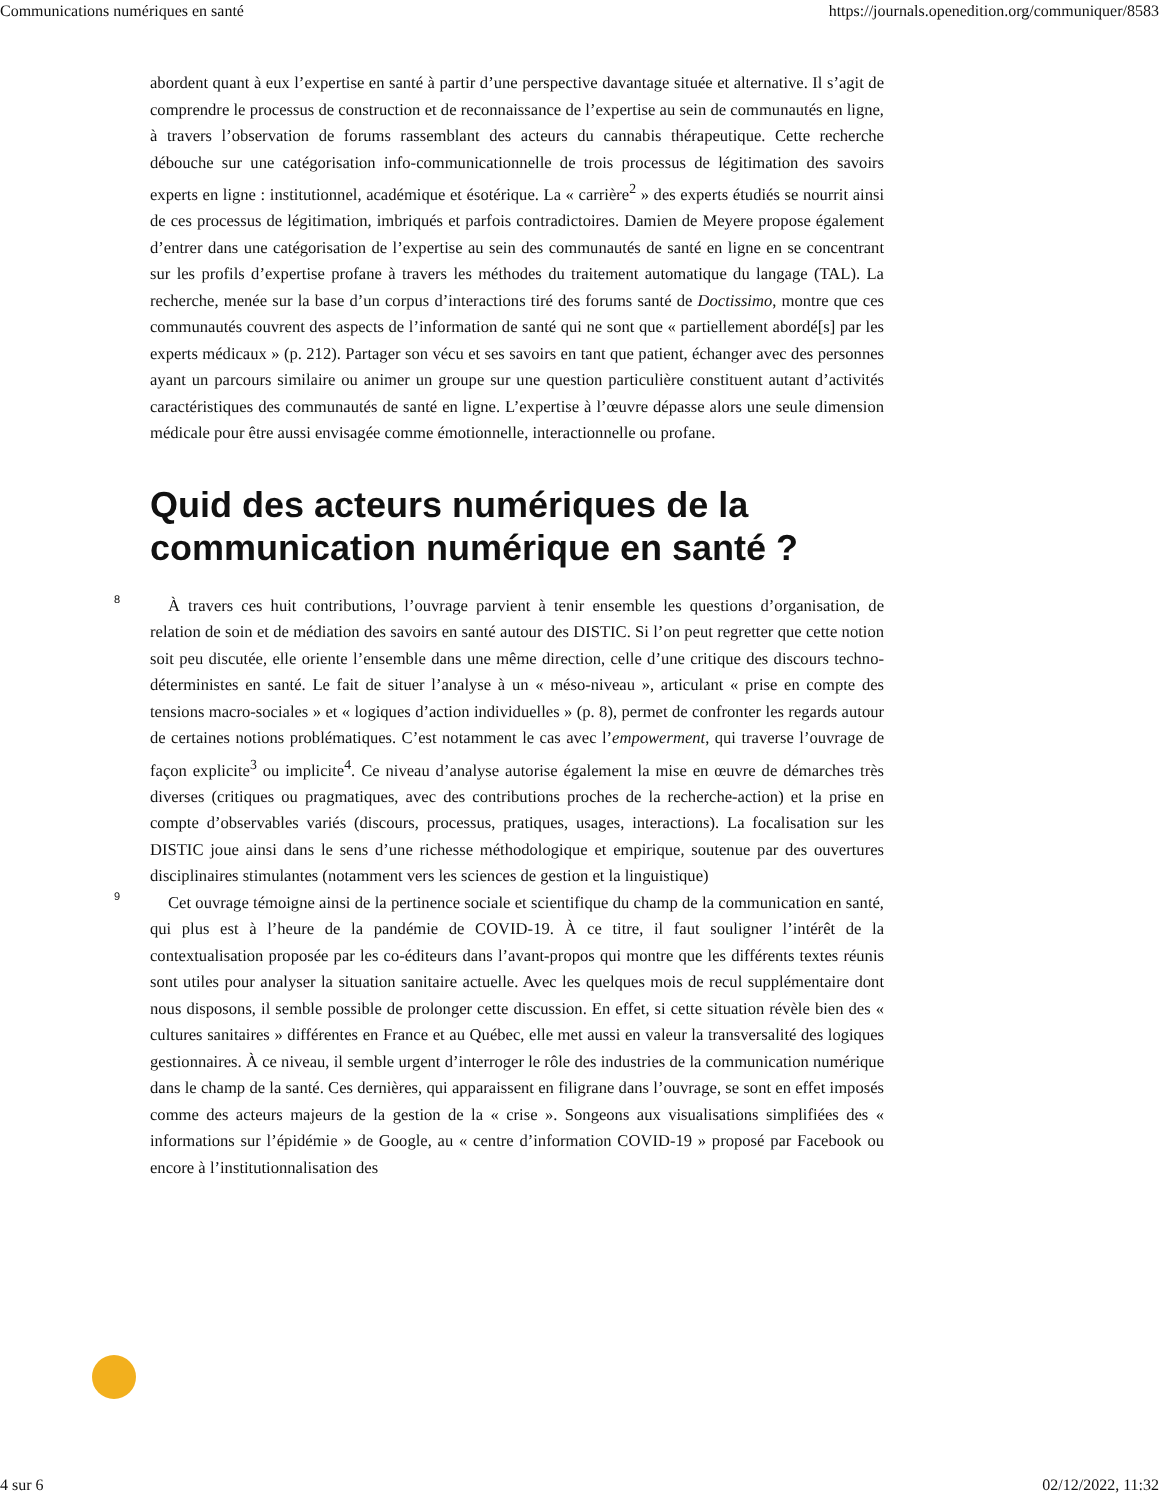Communications numériques en santé https://journals.openedition.org/communiquer/8583
abordent quant à eux l’expertise en santé à partir d’une perspective davantage située et alternative. Il s’agit de comprendre le processus de construction et de reconnaissance de l’expertise au sein de communautés en ligne, à travers l’observation de forums rassemblant des acteurs du cannabis thérapeutique. Cette recherche débouche sur une catégorisation info-communicationnelle de trois processus de légitimation des savoirs experts en ligne : institutionnel, académique et ésotérique. La « carrière<sup>2</sup> » des experts étudiés se nourrit ainsi de ces processus de légitimation, imbriqués et parfois contradictoires. Damien de Meyere propose également d’entrer dans une catégorisation de l’expertise au sein des communautés de santé en ligne en se concentrant sur les profils d’expertise profane à travers les méthodes du traitement automatique du langage (TAL). La recherche, menée sur la base d’un corpus d’interactions tiré des forums santé de Doctissimo, montre que ces communautés couvrent des aspects de l’information de santé qui ne sont que « partiellement abordé[s] par les experts médicaux » (p. 212). Partager son vécu et ses savoirs en tant que patient, échanger avec des personnes ayant un parcours similaire ou animer un groupe sur une question particulière constituent autant d’activités caractéristiques des communautés de santé en ligne. L’expertise à l’œuvre dépasse alors une seule dimension médicale pour être aussi envisagée comme émotionnelle, interactionnelle ou profane.
Quid des acteurs numériques de la communication numérique en santé ?
8
À travers ces huit contributions, l’ouvrage parvient à tenir ensemble les questions d’organisation, de relation de soin et de médiation des savoirs en santé autour des DISTIC. Si l’on peut regretter que cette notion soit peu discutée, elle oriente l’ensemble dans une même direction, celle d’une critique des discours techno-déterministes en santé. Le fait de situer l’analyse à un « méso-niveau », articulant « prise en compte des tensions macro-sociales » et « logiques d’action individuelles » (p. 8), permet de confronter les regards autour de certaines notions problématiques. C’est notamment le cas avec l’empowerment, qui traverse l’ouvrage de façon explicite<sup>3</sup> ou implicite<sup>4</sup>. Ce niveau d’analyse autorise également la mise en œuvre de démarches très diverses (critiques ou pragmatiques, avec des contributions proches de la recherche-action) et la prise en compte d’observables variés (discours, processus, pratiques, usages, interactions). La focalisation sur les DISTIC joue ainsi dans le sens d’une richesse méthodologique et empirique, soutenue par des ouvertures disciplinaires stimulantes (notamment vers les sciences de gestion et la linguistique)
9
Cet ouvrage témoigne ainsi de la pertinence sociale et scientifique du champ de la communication en santé, qui plus est à l’heure de la pandémie de COVID-19. À ce titre, il faut souligner l’intérêt de la contextualisation proposée par les co-éditeurs dans l’avant-propos qui montre que les différents textes réunis sont utiles pour analyser la situation sanitaire actuelle. Avec les quelques mois de recul supplémentaire dont nous disposons, il semble possible de prolonger cette discussion. En effet, si cette situation révèle bien des « cultures sanitaires » différentes en France et au Québec, elle met aussi en valeur la transversalité des logiques gestionnaires. À ce niveau, il semble urgent d’interroger le rôle des industries de la communication numérique dans le champ de la santé. Ces dernières, qui apparaissent en filigrane dans l’ouvrage, se sont en effet imposés comme des acteurs majeurs de la gestion de la « crise ». Songeons aux visualisations simplifiées des « informations sur l’épidémie » de Google, au « centre d’information COVID-19 » proposé par Facebook ou encore à l’institutionnalisation des
4 sur 6 02/12/2022, 11:32